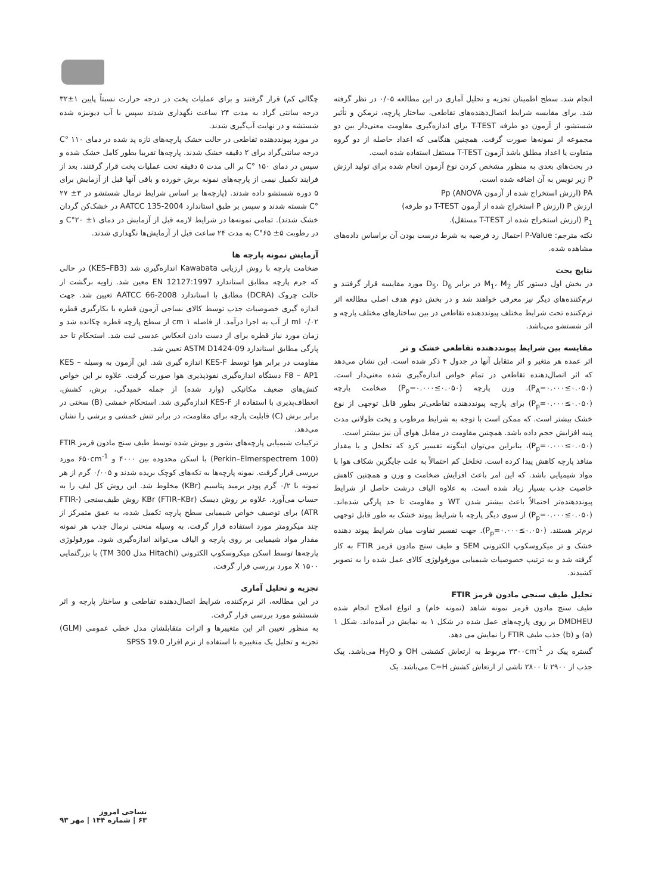چگالی کم) قرار گرفتند و برای عملیات پخت در درجه حرارت نسبتاً پایین ۱±۳۲ درجه سانتی گراد به مدت ۲۴ ساعت نگهداری شدند سپس با آب دیونیزه شده شستشه و در نهایت آب‌گیری شدند.
در مورد پیونددهنده تقاطعی در حالت خشک پارچه‌های تازه پد شده در دمای ۱۱۰ °C درجه سانتی‌گراد برای ۲ دقیقه خشک شدند. پارچه‌ها تقریبا بطور کامل خشک شده و سپس در دمای ۱۵۰ °C بر الی مدت ۵ دقیقه تحت عملیات پخت قرار گرفتند. بعد از فرایند تکمیل نیمی از پارچه‌های نمونه برش خورده و باقی آنها قبل از آزمایش برای ۵ دوره شستشو داده شدند. (پارچه‌ها بر اساس شرایط نرمال شستشو در ۳± ۲۷ °C شسته شدند و سپس بر طبق استاندارد AATCC 135-2004 در خشک‌کن گردان خشک شدند). تمامی نمونه‌ها در شرایط لازمه قبل از آزمایش در دمای ۱± ۲۰°C و در رطوبت ۵± ۶۵°C به مدت ۲۴ ساعت قبل از آزمایش‌ها نگهداری شدند.
آزمایش نمونه پارچه ها
ضخامت پارچه با روش ارزیابی Kawabata اندازه‌گیری شد (KES–FB3) در حالی که جرم پارچه مطابق استاندارد EN 12127:1997 معین شد. زاویه برگشت از حالت چروک (DCRA) مطابق با استاندارد AATCC 66-2008 تعیین شد. جهت اندازه گیری خصوصیات جذب توسط کالای نساجی آزمون قطره با بکارگیری قطره ml ۰/۰۲ از آب به اجرا درآمد. از فاصله cm ۱ از سطح پارچه قطره چکانده شد و زمان مورد نیاز قطره برای از دست دادن انعکاس عدسی ثبت شد. استحکام تا حد پارگی مطابق استاندارد ASTM D1424-09 تعیین شد.
مقاومت در برابر هوا توسط KES-F اندازه گیری شد. این آزمون به وسیله KES – F8 – AP1 دستگاه اندازه‌گیری نفوذپذیری هوا صورت گرفت. علاوه بر این خواص کنش‌های ضعیف مکانیکی (وارد شده) از جمله خمیدگی، برش، کشش، انعطاف‌پذیری با استفاده از KES-F اندازه‌گیری شد. استحکام خمشی (B) سختی در برابر برش (C) قابلیت پارچه برای مقاومت، در برابر تنش خمشی و برشی را نشان می‌دهد.
ترکیبات شیمیایی پارچه‌های بشور و بپوش شده توسط طیف سنج مادون قرمز FTIR (Perkin–Elmerspectrem 100) با اسکن محدوده بین ۴۰۰۰ و ۶۵۰cm<sup>-1</sup> مورد بررسی قرار گرفت. نمونه پارچه‌ها به تکه‌های کوچک بریده شدند و ۰/۰۰۵ گرم از هر نمونه با ۰/۲ گرم پودر برمید پتاسیم (KBr) مخلوط شد. این روش کل لیف را به حساب می‌آورد. علاوه بر روش دیسک KBr (FTIR–KBr) روش طیف‌سنجی (FTIR-ATR) برای توصیف خواص شیمیایی سطح پارچه تکمیل شده، به عمق متمرکز از چند میکرومتر مورد استفاده قرار گرفت. به وسیله منحنی نرمال جذب هر نمونه مقدار مواد شیمیایی بر روی پارچه و الیاف می‌تواند اندازه‌گیری شود. مورفولوژی پارچه‌ها توسط اسکن میکروسکوپ الکترونی (Hitachi مدل TM 300) با بزرگنمایی X ۱۵۰۰ مورد بررسی قرار گرفت.
تجزیه و تحلیل آماری
در این مطالعه، اثر نرم‌کننده، شرایط اتصال‌دهنده تقاطعی و ساختار پارچه و اثر شستشو مورد بررسی قرار گرفت.
به منظور تعیین اثر این متغییرها و اثرات متقابلشان مدل خطی عمومی (GLM) تجزیه و تحلیل یک متغییره با استفاده از نرم افزار SPSS 19.0
انجام شد. سطح اطمینان تجزیه و تحلیل آماری در این مطالعه ۰/۰۵ در نظر گرفته شد. برای مقایسه شرایط اتصال‌دهنده‌های تقاطعی، ساختار پارچه، نرمکن و تأثیر شستشو، از آزمون دو طرفه T-TEST برای اندازه‌گیری مقاومت معنی‌دار بین دو مجموعه از نمونه‌ها صورت گرفت. همچنین هنگامی که اعداد حاصله از دو گروه متفاوت یا اعداد مطلق باشد آزمون T-TEST مستقل استفاده شده است.
در بحث‌های بعدی به منظور مشخص کردن نوع آزمون انجام شده برای تولید ارزش P زیر نویس به آن اضافه شده است.
PA (ارزش استخراج شده از آزمون ANOVA) Pp
ارزش P (ارزش P استخراج شده از آزمون T-TEST دو طرفه)
P<sub>1</sub> (ارزش استخراج شده از T-TEST مستقل).
نکته مترجم: P-Value احتمال رد فرضیه به شرط درست بودن آن براساس داده‌های مشاهده شده.
نتایج بحث
در بخش اول دستور کار M<sub>1</sub>، M<sub>2</sub> در برابر D<sub>5</sub>، D<sub>6</sub> مورد مقایسه قرار گرفتند و نرم‌کننده‌های دیگر نیز معرفی خواهند شد و در بخش دوم هدف اصلی مطالعه اثر نرم‌کننده تحت شرایط مختلف پیونددهنده تقاطعی در بین ساختارهای مختلف پارچه و اثر شستشو می‌باشد.
مقایسه بین شرایط پیونددهنده تقاطعی خشک و تر
اثر عمده هر متغیر و اثر متقابل آنها در جدول ۴ ذکر شده است. این نشان می‌دهد که اثر اتصال‌دهنده تقاطعی در تمام خواص اندازه‌گیری شده معنی‌دار است. (P<sub>A</sub>=۰.۰۰۰≤۰.۰۵۰). وزن پارچه (P<sub>p</sub>=۰.۰۰۰≤۰.۰۵۰) ضخامت پارچه (P<sub>p</sub>=۰.۰۰۰≤۰.۰۵۰) برای پارچه پیونددهنده تقاطعی‌تر بطور قابل توجهی از نوع خشک بیشتر است. که ممکن است با توجه به شرایط مرطوب و پخت طولانی مدت پنبه افزایش حجم داده باشد. همچنین مقاومت در مقابل هوای آن نیز بیشتر است.
(P<sub>p</sub>=۰.۰۰۰≤۰.۰۵۰)، بنابراین می‌توان اینگونه تفسیر کرد که تخلخل و یا مقدار منافذ پارچه کاهش پیدا کرده است. تخلخل کم احتمالاً به علت جایگزین شکاف هوا با مواد شیمیایی باشد. که این امر باعث افزایش ضخامت و وزن و همچنین کاهش خاصیت جذب بسیار زیاد شده است. به علاوه الیاف درشت حاصل از شرایط پیونددهنده‌تر احتمالاً باعث بیشتر شدن WT و مقاومت تا حد پارگی شده‌اند. (P<sub>p</sub>=۰.۰۰۰≤۰.۰۵۰) از سوی دیگر پارچه با شرایط پیوند خشک به طور قابل توجهی نرم‌تر هستند. (P<sub>p</sub>=۰.۰۰۰≤۰.۰۵۰). جهت تفسیر تفاوت میان شرایط پیوند دهنده خشک و تر میکروسکوپ الکترونی SEM و طیف سنج مادون قرمز FTIR به کار گرفته شد و به ترتیب خصوصیات شیمیایی مورفولوژی کالای عمل شده را به تصویر کشیدند.
تحلیل طیف سنجی مادون قرمز FTIR
طیف سنج مادون قرمز نمونه شاهد (نمونه خام) و انواع اصلاح انجام شده DMDHEU بر روی پارچه‌های عمل شده در شکل ۱ به نمایش در آمده‌اند. شکل ۱ (a) و (b) جذب طیف FTIR را نمایش می دهد.
گستره پیک در ۳۳۰۰cm<sup>-1</sup> مربوط به ارتعاش کششی OH و H<sub>2</sub>O می‌باشد. پیک جذب از ۲۹۰۰ تا ۲۸۰۰ ناشی از ارتعاش کشش C=H می‌باشد. یک
نساجی امروز
۶۳ | شماره ۱۴۴ | مهر ۹۳